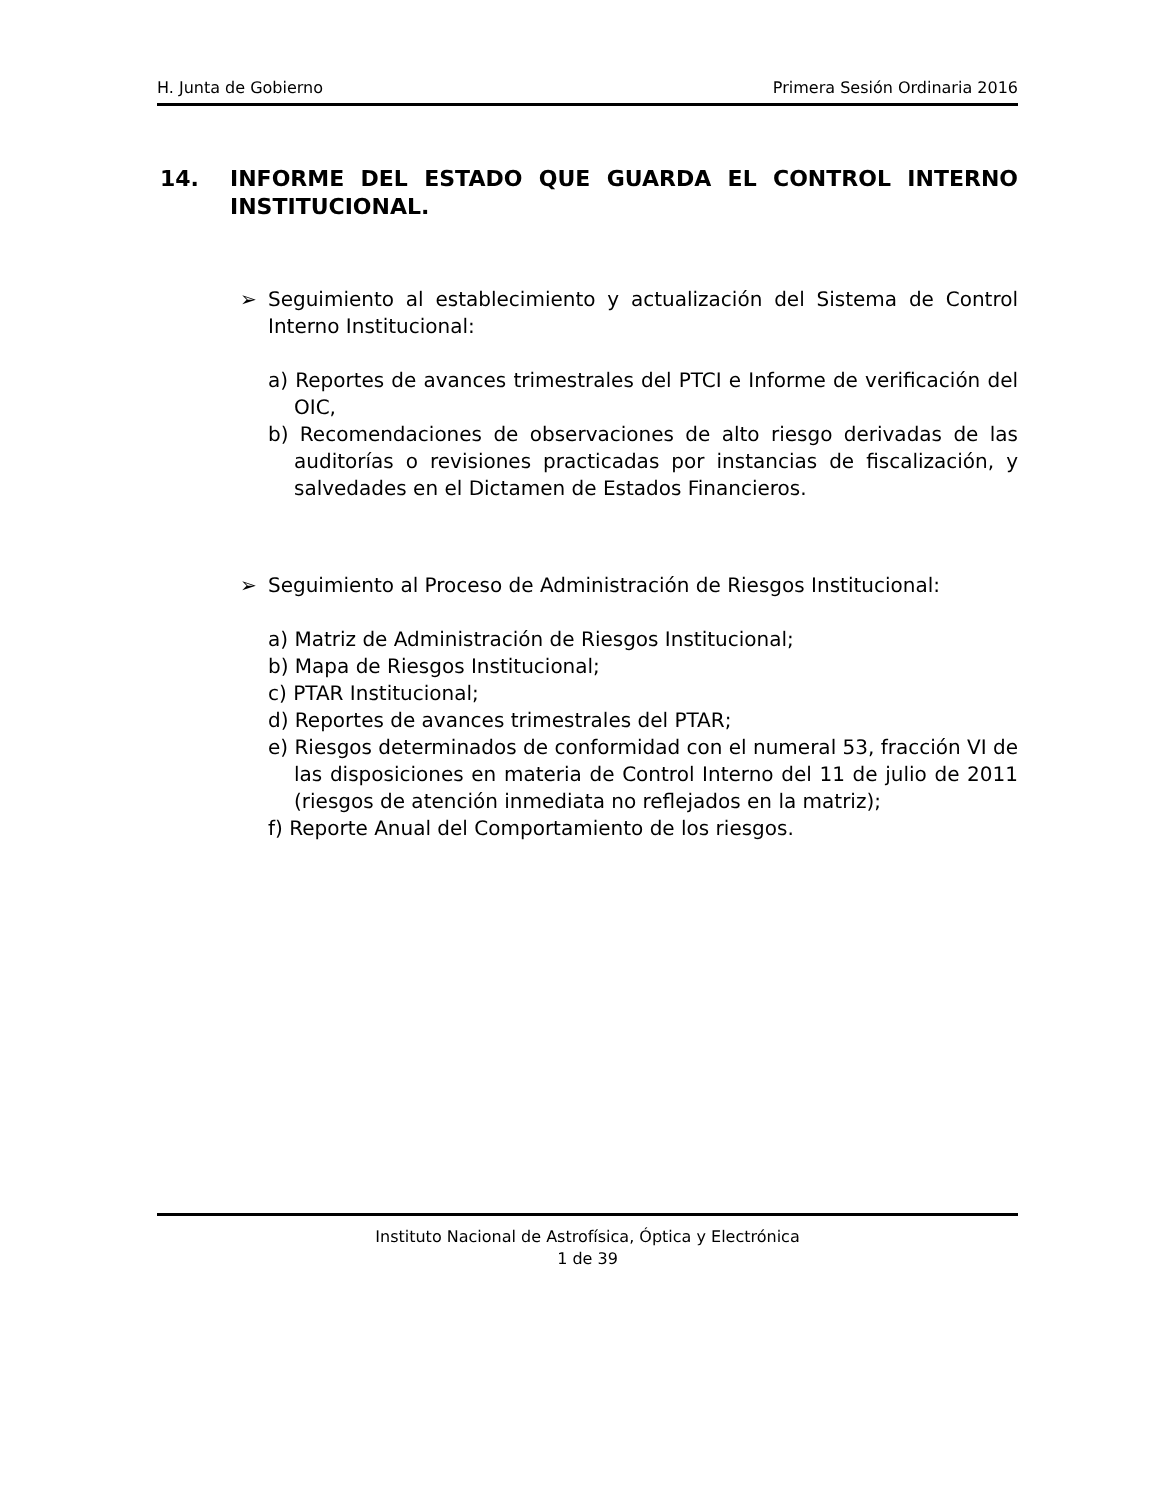H. Junta de Gobierno Primera Sesión Ordinaria 2016
14. INFORME DEL ESTADO QUE GUARDA EL CONTROL INTERNO INSTITUCIONAL.
➢ Seguimiento al establecimiento y actualización del Sistema de Control Interno Institucional:
a) Reportes de avances trimestrales del PTCI e Informe de verificación del OIC,
b) Recomendaciones de observaciones de alto riesgo derivadas de las auditorías o revisiones practicadas por instancias de fiscalización, y salvedades en el Dictamen de Estados Financieros.
➢ Seguimiento al Proceso de Administración de Riesgos Institucional:
a) Matriz de Administración de Riesgos Institucional;
b) Mapa de Riesgos Institucional;
c) PTAR Institucional;
d) Reportes de avances trimestrales del PTAR;
e) Riesgos determinados de conformidad con el numeral 53, fracción VI de las disposiciones en materia de Control Interno del 11 de julio de 2011 (riesgos de atención inmediata no reflejados en la matriz);
f) Reporte Anual del Comportamiento de los riesgos.
Instituto Nacional de Astrofísica, Óptica y Electrónica
1 de 39